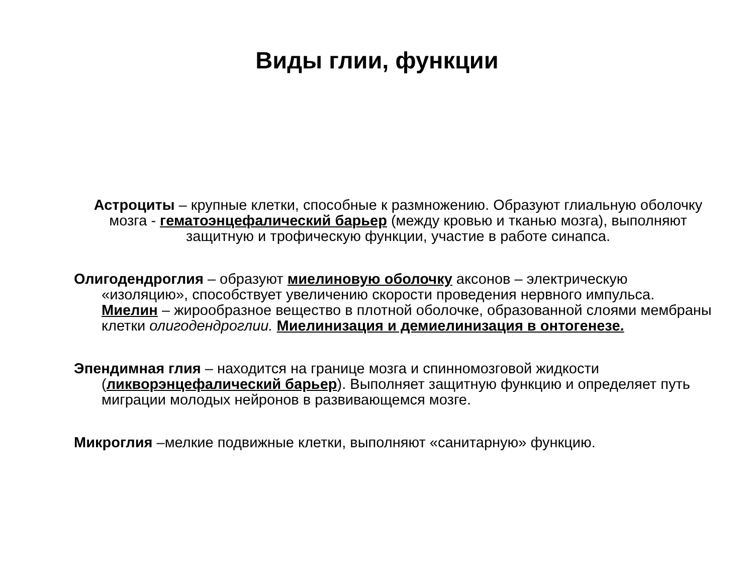Виды глии, функции
Астроциты – крупные клетки, способные к размножению. Образуют глиальную оболочку мозга - гематоэнцефалический барьер (между кровью и тканью мозга), выполняют защитную и трофическую функции, участие в работе синапса.
Олигодендроглия – образуют миелиновую оболочку аксонов – электрическую «изоляцию», способствует увеличению скорости проведения нервного импульса. Миелин – жирообразное вещество в плотной оболочке, образованной слоями мембраны клетки олигодендроглии. Миелинизация и демиелинизация в онтогенезе.
Эпендимная глия – находится на границе мозга и спинномозговой жидкости (ликворэнцефалический барьер). Выполняет защитную функцию и определяет путь миграции молодых нейронов в развивающемся мозге.
Микроглия –мелкие подвижные клетки, выполняют «санитарную» функцию.